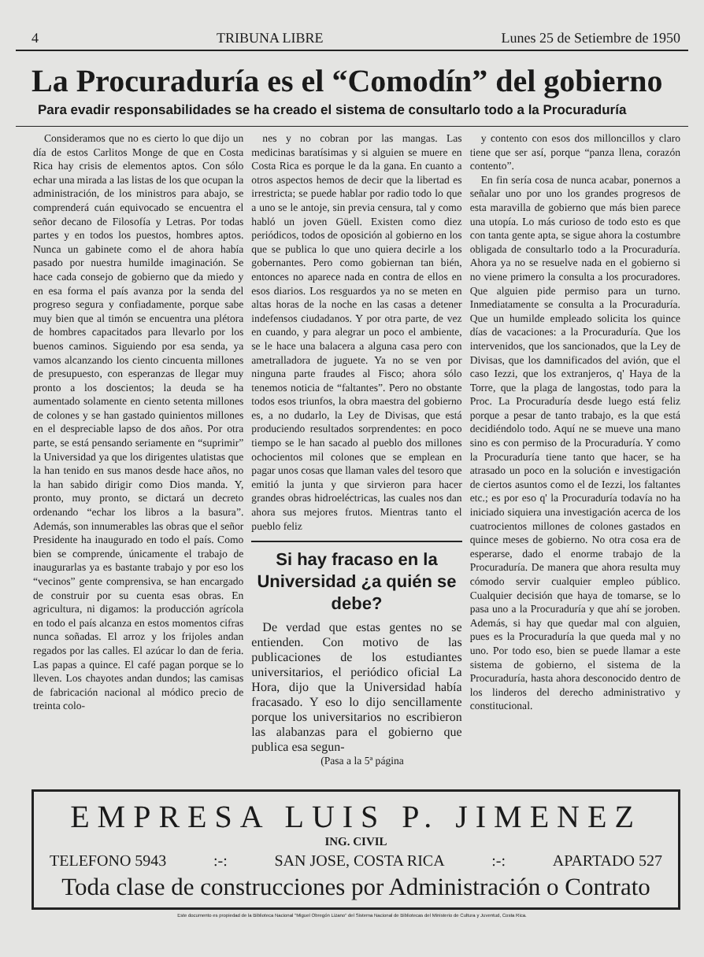4 TRIBUNA LIBRE Lunes 25 de Setiembre de 1950
La Procuraduría es el “Comodín” del gobierno
Para evadir responsabilidades se ha creado el sistema de consultarlo todo a la Procuraduría
Consideramos que no es cierto lo que dijo un día de estos Carlitos Monge de que en Costa Rica hay crisis de elementos aptos. Con sólo echar una mirada a las listas de los que ocupan la administración, de los ministros para abajo, se comprenderá cuán equivocado se encuentra el señor decano de Filosofía y Letras. Por todas partes y en todos los puestos, hombres aptos. Nunca un gabinete como el de ahora había pasado por nuestra humilde imaginación. Se hace cada consejo de gobierno que da miedo y en esa forma el país avanza por la senda del progreso segura y confiadamente, porque sabe muy bien que al timón se encuentra una plétora de hombres capacitados para llevarlo por los buenos caminos. Siguiendo por esa senda, ya vamos alcanzando los ciento cincuenta millones de presupuesto, con esperanzas de llegar muy pronto a los doscientos; la deuda se ha aumentado solamente en ciento setenta millones de colones y se han gastado quinientos millones en el despreciable lapso de dos años. Por otra parte, se está pensando seriamente en “suprimir” la Universidad ya que los dirigentes ulatistas que la han tenido en sus manos desde hace años, no la han sabido dirigir como Dios manda. Y, pronto, muy pronto, se dictará un decreto ordenando “echar los libros a la basura”. Además, son innumerables las obras que el señor Presidente ha inaugurado en todo el país. Como bien se comprende, únicamente el trabajo de inaugurarlas ya es bastante trabajo y por eso los “vecinos” gente comprensiva, se han encargado de construir por su cuenta esas obras. En agricultura, ni digamos: la producción agrícola en todo el país alcanza en estos momentos cifras nunca soñadas. El arroz y los frijoles andan regados por las calles. El azúcar lo dan de feria. Las papas a quince. El café pagan porque se lo lleven. Los chayotes andan dundos; las camisas de fabricación nacional al módico precio de treinta colo-
nes y no cobran por las mangas. Las medicinas baratísimas y si alguien se muere en Costa Rica es porque le da la gana. En cuanto a otros aspectos hemos de decir que la libertad es irrestricta; se puede hablar por radio todo lo que a uno se le antoje, sin previa censura, tal y como habló un joven Güell. Existen como diez periódicos, todos de oposición al gobierno en los que se publica lo que uno quiera decirle a los gobernantes. Pero como gobiernan tan bién, entonces no aparece nada en contra de ellos en esos diarios. Los resguardos ya no se meten en altas horas de la noche en las casas a detener indefensos ciudadanos. Y por otra parte, de vez en cuando, y para alegrar un poco el ambiente, se le hace una balacera a alguna casa pero con ametralladora de juguete. Ya no se ven por ninguna parte fraudes al Fisco; ahora sólo tenemos noticia de “faltantes”. Pero no obstante todos esos triunfos, la obra maestra del gobierno es, a no dudarlo, la Ley de Divisas, que está produciendo resultados sorprendentes: en poco tiempo se le han sacado al pueblo dos millones ochocientos mil colones que se emplean en pagar unos cosas que llaman vales del tesoro que emitió la junta y que sirvieron para hacer grandes obras hidroeléctricas, las cuales nos dan ahora sus mejores frutos. Mientras tanto el pueblo feliz
Si hay fracaso en la Universidad ¿a quién se debe?
De verdad que estas gentes no se entienden. Con motivo de las publicaciones de los estudiantes universitarios, el periódico oficial La Hora, dijo que la Universidad había fracasado. Y eso lo dijo sencillamente porque los universitarios no escribieron las alabanzas para el gobierno que publica esa segun-
(Pasa a la 5ª página
y contento con esos dos milloncillos y claro tiene que ser así, porque “panza llena, corazón contento”.
En fin sería cosa de nunca acabar, ponernos a señalar uno por uno los grandes progresos de esta maravilla de gobierno que más bien parece una utopía. Lo más curioso de todo esto es que con tanta gente apta, se sigue ahora la costumbre obligada de consultarlo todo a la Procuraduría. Ahora ya no se resuelve nada en el gobierno si no viene primero la consulta a los procuradores. Que alguien pide permiso para un turno. Inmediatamente se consulta a la Procuraduría. Que un humilde empleado solicita los quince días de vacaciones: a la Procuraduría. Que los intervenidos, que los sancionados, que la Ley de Divisas, que los damnificados del avión, que el caso Iezzi, que los extranjeros, q' Haya de la Torre, que la plaga de langostas, todo para la Proc. La Procuraduría desde luego está feliz porque a pesar de tanto trabajo, es la que está decidiéndolo todo. Aquí ne se mueve una mano sino es con permiso de la Procuraduría. Y como la Procuraduría tiene tanto que hacer, se ha atrasado un poco en la solución e investigación de ciertos asuntos como el de Iezzi, los faltantes etc.; es por eso q' la Procuraduría todavía no ha iniciado siquiera una investigación acerca de los cuatrocientos millones de colones gastados en quince meses de gobierno. No otra cosa era de esperarse, dado el enorme trabajo de la Procuraduría. De manera que ahora resulta muy cómodo servir cualquier empleo público. Cualquier decisión que haya de tomarse, se lo pasa uno a la Procuraduría y que ahí se joroben. Además, si hay que quedar mal con alguien, pues es la Procuraduría la que queda mal y no uno. Por todo eso, bien se puede llamar a este sistema de gobierno, el sistema de la Procuraduría, hasta ahora desconocido dentro de los linderos del derecho administrativo y constitucional.
EMPRESA LUIS P. JIMENEZ
ING. CIVIL
TELEFONO 5943:-: SAN JOSE, COSTA RICA:-: APARTADO 527
Toda clase de construcciones por Administración o Contrato
Este documento es propiedad de la Biblioteca Nacional "Miguel Obregón Lizano" del Sistema Nacional de Bibliotecas del Ministerio de Cultura y Juventud, Costa Rica.